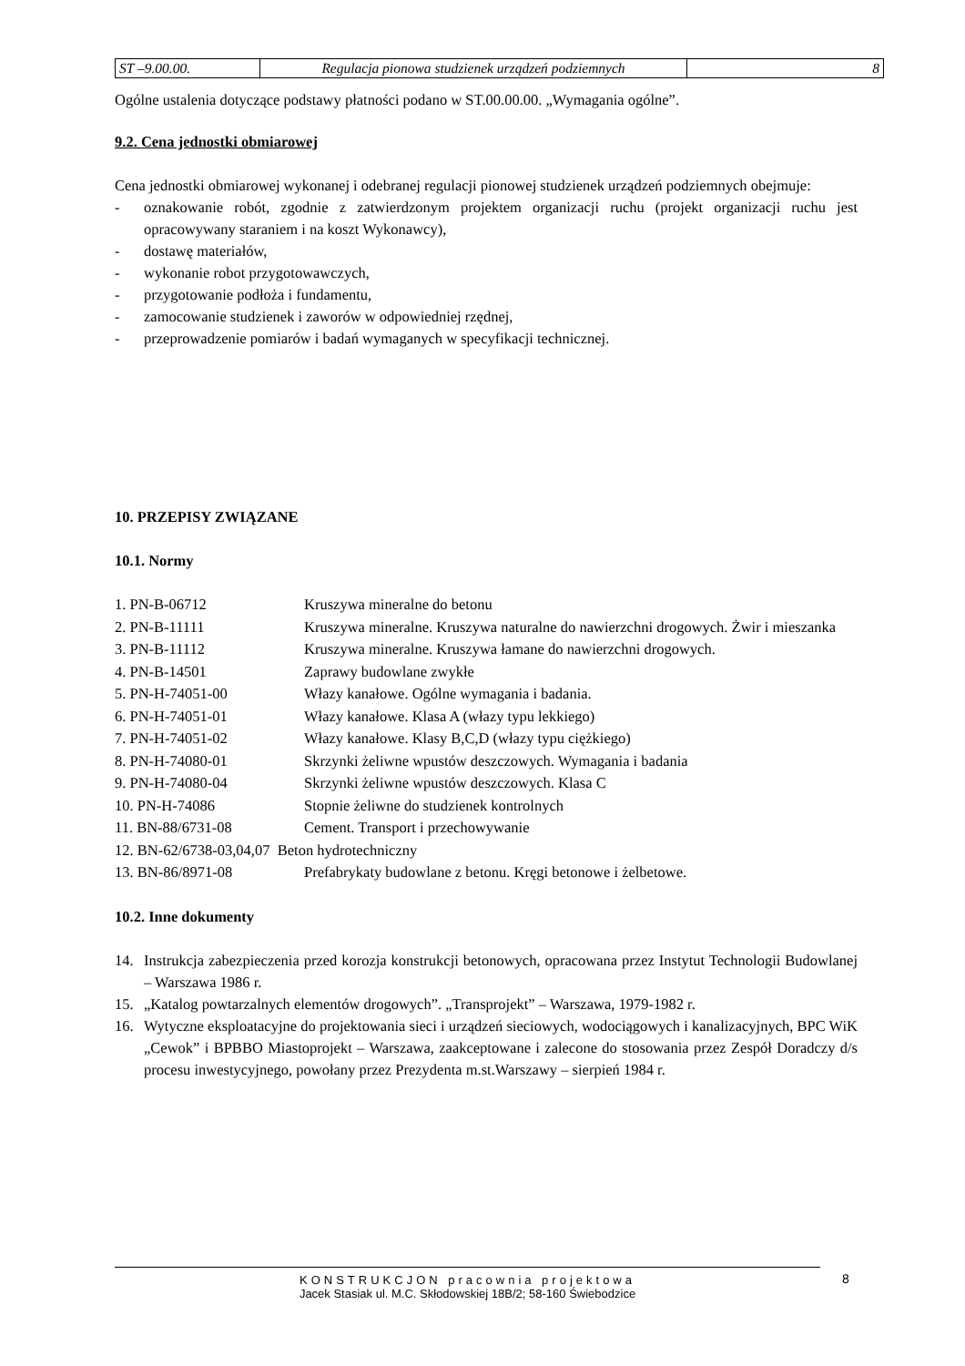| ST –9.00.00. | Regulacja pionowa studzienek urządzeń podziemnych | 8 |
Ogólne ustalenia dotyczące podstawy płatności podano w ST.00.00.00. „Wymagania ogólne”.
9.2. Cena jednostki obmiarowej
Cena jednostki obmiarowej wykonanej i odebranej regulacji pionowej studzienek urządzeń podziemnych obejmuje:
- oznakowanie robót, zgodnie z zatwierdzonym projektem organizacji ruchu (projekt organizacji ruchu jest opracowywany staraniem i na koszt Wykonawcy),
- dostawę materiałów,
- wykonanie robot przygotowawczych,
- przygotowanie podłoża i fundamentu,
- zamocowanie studzienek i zaworów w odpowiedniej rzędnej,
- przeprowadzenie pomiarów i badań wymaganych w specyfikacji technicznej.
10. PRZEPISY ZWIĄZANE
10.1. Normy
| 1. PN-B-06712 | Kruszywa mineralne do betonu |
| 2. PN-B-11111 | Kruszywa mineralne. Kruszywa naturalne do nawierzchni drogowych. Żwir i mieszanka |
| 3. PN-B-11112 | Kruszywa mineralne. Kruszywa łamane do nawierzchni drogowych. |
| 4. PN-B-14501 | Zaprawy budowlane zwykłe |
| 5. PN-H-74051-00 | Włazy kanałowe. Ogólne wymagania i badania. |
| 6. PN-H-74051-01 | Włazy kanałowe. Klasa A (włazy typu lekkiego) |
| 7. PN-H-74051-02 | Włazy kanałowe. Klasy B,C,D (włazy typu ciężkiego) |
| 8. PN-H-74080-01 | Skrzynki żeliwne wpustów deszczowych. Wymagania i badania |
| 9. PN-H-74080-04 | Skrzynki żeliwne wpustów deszczowych. Klasa C |
| 10. PN-H-74086 | Stopnie żeliwne do studzienek kontrolnych |
| 11. BN-88/6731-08 | Cement. Transport i przechowywanie |
| 12. BN-62/6738-03,04,07 Beton hydrotechniczny | |
| 13. BN-86/8971-08 | Prefabrykaty budowlane z betonu. Kręgi betonowe i żelbetowe. |
10.2. Inne dokumenty
14. Instrukcja zabezpieczenia przed korozja konstrukcji betonowych, opracowana przez Instytut Technologii Budowlanej – Warszawa 1986 r.
15. „Katalog powtarzalnych elementów drogowych”. „Transprojekt” – Warszawa, 1979-1982 r.
16. Wytyczne eksploatacyjne do projektowania sieci i urządzeń sieciowych, wodociągowych i kanalizacyjnych, BPC WiK „Cewok” i BPBBO Miastoprojekt – Warszawa, zaakceptowane i zalecone do stosowania przez Zespół Doradczy d/s procesu inwestycyjnego, powołany przez Prezydenta m.st.Warszawy – sierpień 1984 r.
KONSTRUKCJON pracownia projektowa
Jacek Stasiak ul. M.C. Skłodowskiej 18B/2; 58-160 Świebodzice
8